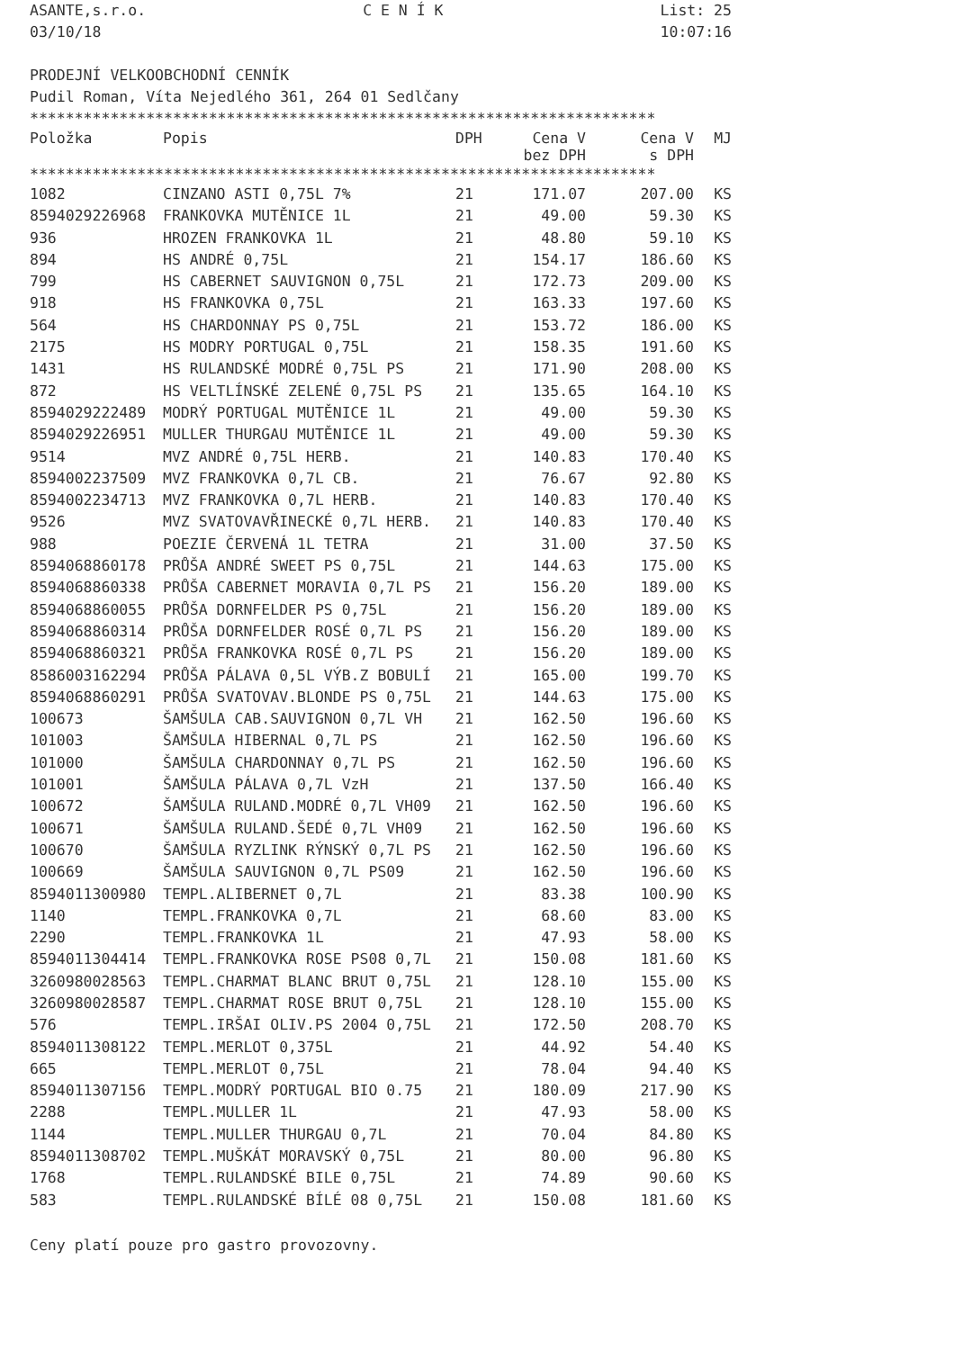ASANTE,s.r.o. C E N Í K List: 25
03/10/18 10:07:16
PRODEJNÍ VELKOOBCHODNÍ CENNÍK
Pudil Roman, Víta Nejedlého 361, 264 01 Sedlčany
**********************************************************************
| Položka | Popis | DPH | Cena V bez DPH | Cena V s DPH | MJ |
| --- | --- | --- | --- | --- | --- |
**********************************************************************
| 1082 | CINZANO ASTI 0,75L 7% | 21 | 171.07 | 207.00 | KS |
| 8594029226968 | FRANKOVKA MUTĚNICE 1L | 21 | 49.00 | 59.30 | KS |
| 936 | HROZEN FRANKOVKA 1L | 21 | 48.80 | 59.10 | KS |
| 894 | HS ANDRÉ 0,75L | 21 | 154.17 | 186.60 | KS |
| 799 | HS CABERNET SAUVIGNON 0,75L | 21 | 172.73 | 209.00 | KS |
| 918 | HS FRANKOVKA 0,75L | 21 | 163.33 | 197.60 | KS |
| 564 | HS CHARDONNAY PS 0,75L | 21 | 153.72 | 186.00 | KS |
| 2175 | HS MODRY PORTUGAL 0,75L | 21 | 158.35 | 191.60 | KS |
| 1431 | HS RULANDSKÉ MODRÉ 0,75L PS | 21 | 171.90 | 208.00 | KS |
| 872 | HS VELTLÍNSKÉ ZELENÉ 0,75L PS | 21 | 135.65 | 164.10 | KS |
| 8594029222489 | MODRÝ PORTUGAL MUTĚNICE 1L | 21 | 49.00 | 59.30 | KS |
| 8594029226951 | MULLER THURGAU MUTĚNICE 1L | 21 | 49.00 | 59.30 | KS |
| 9514 | MVZ ANDRÉ 0,75L HERB. | 21 | 140.83 | 170.40 | KS |
| 8594002237509 | MVZ FRANKOVKA 0,7L CB. | 21 | 76.67 | 92.80 | KS |
| 8594002234713 | MVZ FRANKOVKA 0,7L HERB. | 21 | 140.83 | 170.40 | KS |
| 9526 | MVZ SVATOVAVŘINECKÉ 0,7L HERB. | 21 | 140.83 | 170.40 | KS |
| 988 | POEZIE ČERVENÁ 1L TETRA | 21 | 31.00 | 37.50 | KS |
| 8594068860178 | PRŮŠA ANDRÉ SWEET PS 0,75L | 21 | 144.63 | 175.00 | KS |
| 8594068860338 | PRŮŠA CABERNET MORAVIA 0,7L PS | 21 | 156.20 | 189.00 | KS |
| 8594068860055 | PRŮŠA DORNFELDER PS 0,75L | 21 | 156.20 | 189.00 | KS |
| 8594068860314 | PRŮŠA DORNFELDER ROSÉ 0,7L PS | 21 | 156.20 | 189.00 | KS |
| 8594068860321 | PRŮŠA FRANKOVKA ROSÉ 0,7L PS | 21 | 156.20 | 189.00 | KS |
| 8586003162294 | PRŮŠA PÁLAVA 0,5L VÝB.Z BOBULÍ | 21 | 165.00 | 199.70 | KS |
| 8594068860291 | PRŮŠA SVATOVAV.BLONDE PS 0,75L | 21 | 144.63 | 175.00 | KS |
| 100673 | ŠAMŠULA CAB.SAUVIGNON 0,7L VH | 21 | 162.50 | 196.60 | KS |
| 101003 | ŠAMŠULA HIBERNAL 0,7L PS | 21 | 162.50 | 196.60 | KS |
| 101000 | ŠAMŠULA CHARDONNAY 0,7L PS | 21 | 162.50 | 196.60 | KS |
| 101001 | ŠAMŠULA PÁLAVA 0,7L VzH | 21 | 137.50 | 166.40 | KS |
| 100672 | ŠAMŠULA RULAND.MODRÉ 0,7L VH09 | 21 | 162.50 | 196.60 | KS |
| 100671 | ŠAMŠULA RULAND.ŠEDÉ 0,7L VH09 | 21 | 162.50 | 196.60 | KS |
| 100670 | ŠAMŠULA RYZLINK RÝNSKÝ 0,7L PS | 21 | 162.50 | 196.60 | KS |
| 100669 | ŠAMŠULA SAUVIGNON 0,7L PS09 | 21 | 162.50 | 196.60 | KS |
| 8594011300980 | TEMPL.ALIBERNET 0,7L | 21 | 83.38 | 100.90 | KS |
| 1140 | TEMPL.FRANKOVKA 0,7L | 21 | 68.60 | 83.00 | KS |
| 2290 | TEMPL.FRANKOVKA 1L | 21 | 47.93 | 58.00 | KS |
| 8594011304414 | TEMPL.FRANKOVKA ROSE PS08 0,7L | 21 | 150.08 | 181.60 | KS |
| 3260980028563 | TEMPL.CHARMAT BLANC BRUT 0,75L | 21 | 128.10 | 155.00 | KS |
| 3260980028587 | TEMPL.CHARMAT ROSE BRUT 0,75L | 21 | 128.10 | 155.00 | KS |
| 576 | TEMPL.IRŠAI OLIV.PS 2004 0,75L | 21 | 172.50 | 208.70 | KS |
| 8594011308122 | TEMPL.MERLOT 0,375L | 21 | 44.92 | 54.40 | KS |
| 665 | TEMPL.MERLOT 0,75L | 21 | 78.04 | 94.40 | KS |
| 8594011307156 | TEMPL.MODRÝ PORTUGAL BIO 0.75 | 21 | 180.09 | 217.90 | KS |
| 2288 | TEMPL.MULLER 1L | 21 | 47.93 | 58.00 | KS |
| 1144 | TEMPL.MULLER THURGAU 0,7L | 21 | 70.04 | 84.80 | KS |
| 8594011308702 | TEMPL.MUŠKÁT MORAVSKÝ 0,75L | 21 | 80.00 | 96.80 | KS |
| 1768 | TEMPL.RULANDSKÉ BILE 0,75L | 21 | 74.89 | 90.60 | KS |
| 583 | TEMPL.RULANDSKÉ BÍLÉ 08 0,75L | 21 | 150.08 | 181.60 | KS |
Ceny platí pouze pro gastro provozovny.